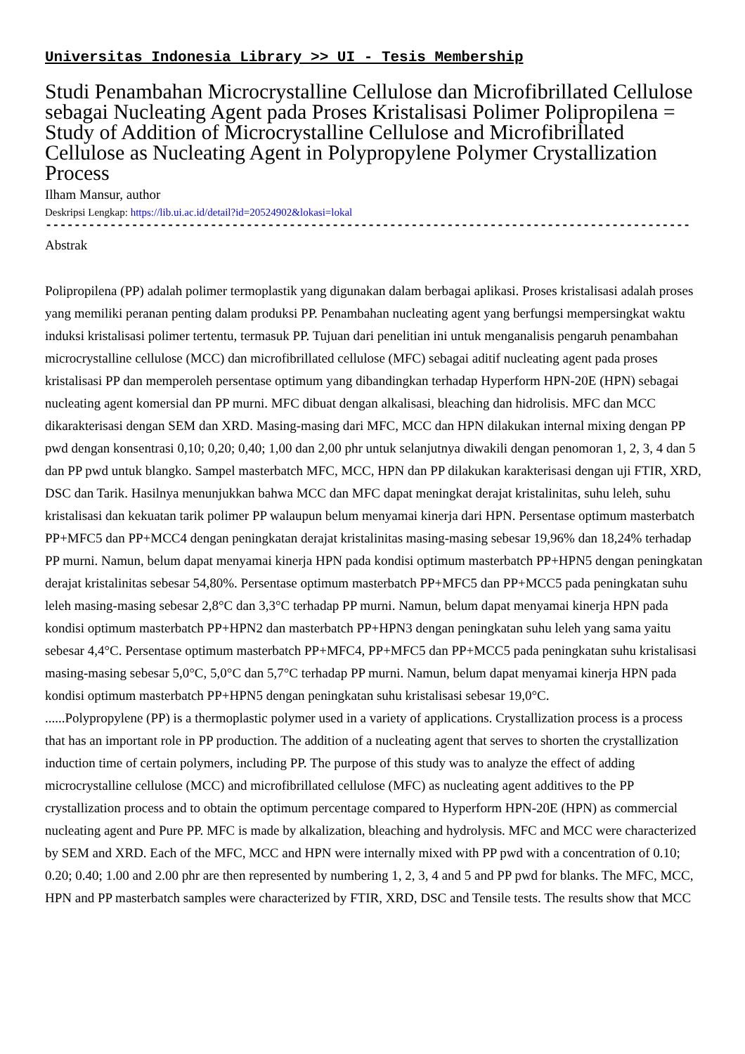Universitas Indonesia Library >> UI - Tesis Membership
Studi Penambahan Microcrystalline Cellulose dan Microfibrillated Cellulose sebagai Nucleating Agent pada Proses Kristalisasi Polimer Polipropilena = Study of Addition of Microcrystalline Cellulose and Microfibrillated Cellulose as Nucleating Agent in Polypropylene Polymer Crystallization Process
Ilham Mansur, author
Deskripsi Lengkap: https://lib.ui.ac.id/detail?id=20524902&lokasi=lokal
------------------------------------------------------------------------------------------
Abstrak
Polipropilena (PP) adalah polimer termoplastik yang digunakan dalam berbagai aplikasi. Proses kristalisasi adalah proses yang memiliki peranan penting dalam produksi PP. Penambahan nucleating agent yang berfungsi mempersingkat waktu induksi kristalisasi polimer tertentu, termasuk PP. Tujuan dari penelitian ini untuk menganalisis pengaruh penambahan microcrystalline cellulose (MCC) dan microfibrillated cellulose (MFC) sebagai aditif nucleating agent pada proses kristalisasi PP dan memperoleh persentase optimum yang dibandingkan terhadap Hyperform HPN-20E (HPN) sebagai nucleating agent komersial dan PP murni. MFC dibuat dengan alkalisasi, bleaching dan hidrolisis. MFC dan MCC dikarakterisasi dengan SEM dan XRD. Masing-masing dari MFC, MCC dan HPN dilakukan internal mixing dengan PP pwd dengan konsentrasi 0,10; 0,20; 0,40; 1,00 dan 2,00 phr untuk selanjutnya diwakili dengan penomoran 1, 2, 3, 4 dan 5 dan PP pwd untuk blangko. Sampel masterbatch MFC, MCC, HPN dan PP dilakukan karakterisasi dengan uji FTIR, XRD, DSC dan Tarik. Hasilnya menunjukkan bahwa MCC dan MFC dapat meningkat derajat kristalinitas, suhu leleh, suhu kristalisasi dan kekuatan tarik polimer PP walaupun belum menyamai kinerja dari HPN. Persentase optimum masterbatch PP+MFC5 dan PP+MCC4 dengan peningkatan derajat kristalinitas masing-masing sebesar 19,96% dan 18,24% terhadap PP murni. Namun, belum dapat menyamai kinerja HPN pada kondisi optimum masterbatch PP+HPN5 dengan peningkatan derajat kristalinitas sebesar 54,80%. Persentase optimum masterbatch PP+MFC5 dan PP+MCC5 pada peningkatan suhu leleh masing-masing sebesar 2,8°C dan 3,3°C terhadap PP murni. Namun, belum dapat menyamai kinerja HPN pada kondisi optimum masterbatch PP+HPN2 dan masterbatch PP+HPN3 dengan peningkatan suhu leleh yang sama yaitu sebesar 4,4°C. Persentase optimum masterbatch PP+MFC4, PP+MFC5 dan PP+MCC5 pada peningkatan suhu kristalisasi masing-masing sebesar 5,0°C, 5,0°C dan 5,7°C terhadap PP murni. Namun, belum dapat menyamai kinerja HPN pada kondisi optimum masterbatch PP+HPN5 dengan peningkatan suhu kristalisasi sebesar 19,0°C.
......Polypropylene (PP) is a thermoplastic polymer used in a variety of applications. Crystallization process is a process that has an important role in PP production. The addition of a nucleating agent that serves to shorten the crystallization induction time of certain polymers, including PP. The purpose of this study was to analyze the effect of adding microcrystalline cellulose (MCC) and microfibrillated cellulose (MFC) as nucleating agent additives to the PP crystallization process and to obtain the optimum percentage compared to Hyperform HPN-20E (HPN) as commercial nucleating agent and Pure PP. MFC is made by alkalization, bleaching and hydrolysis. MFC and MCC were characterized by SEM and XRD. Each of the MFC, MCC and HPN were internally mixed with PP pwd with a concentration of 0.10; 0.20; 0.40; 1.00 and 2.00 phr are then represented by numbering 1, 2, 3, 4 and 5 and PP pwd for blanks. The MFC, MCC, HPN and PP masterbatch samples were characterized by FTIR, XRD, DSC and Tensile tests. The results show that MCC